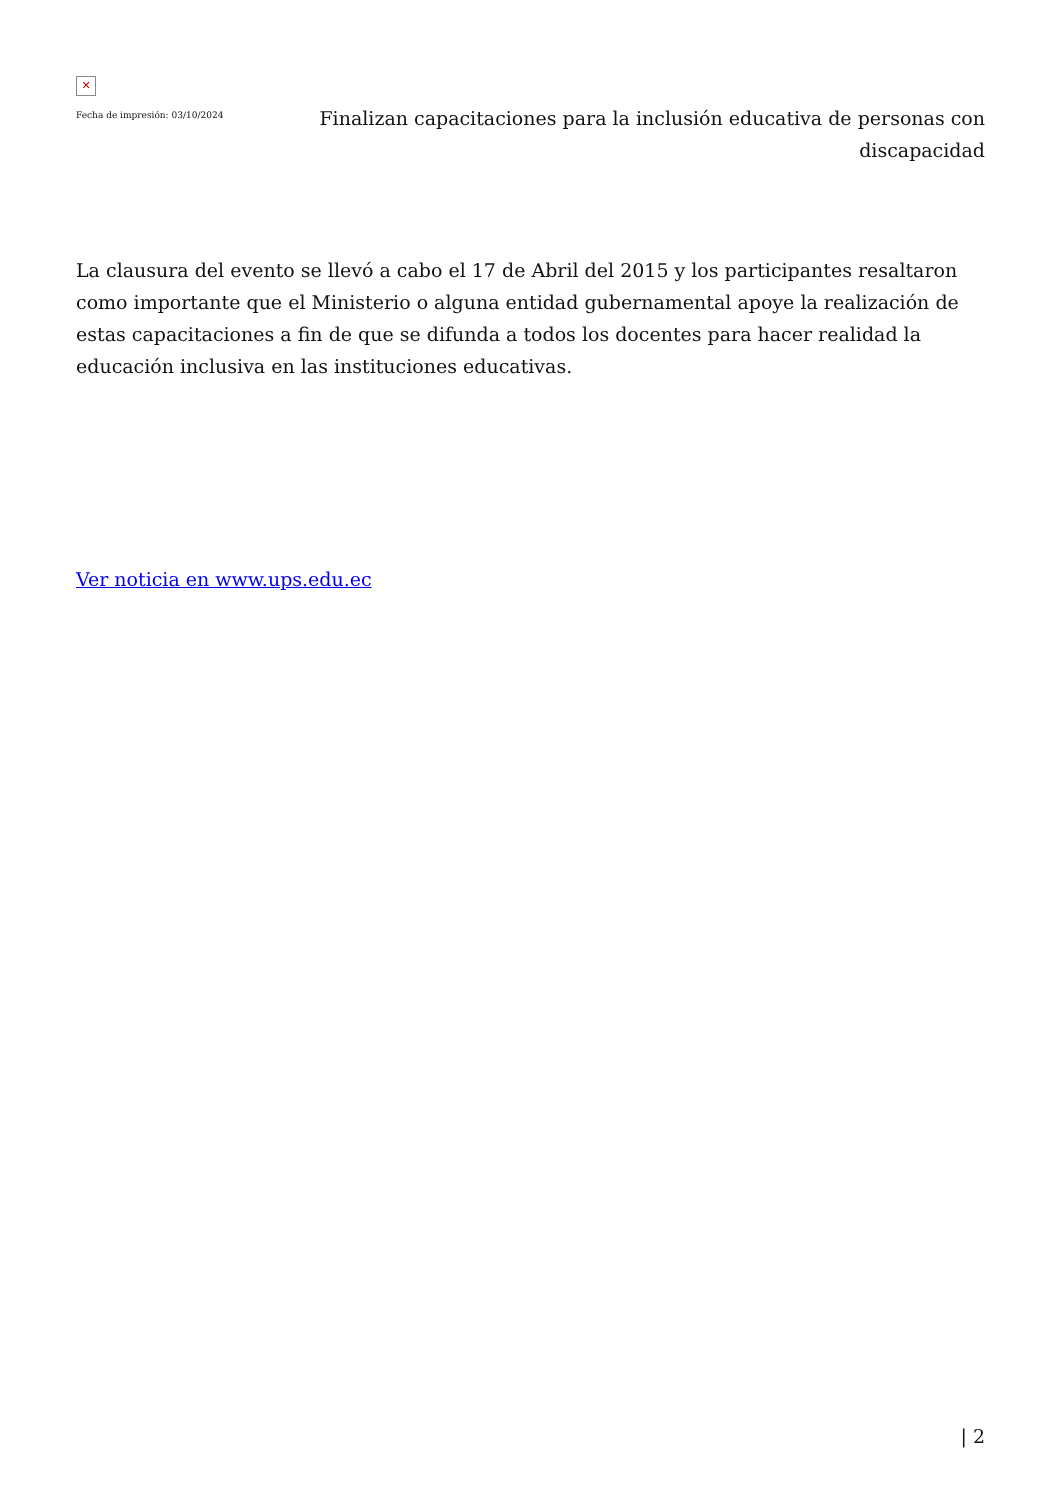✕
Fecha de impresión: 03/10/2024
Finalizan capacitaciones para la inclusión educativa de personas con discapacidad
La clausura del evento se llevó a cabo el 17 de Abril del 2015 y los participantes resaltaron como importante que el Ministerio o alguna entidad gubernamental apoye la realización de estas capacitaciones a fin de que se difunda a todos los docentes para hacer realidad la educación inclusiva en las instituciones educativas.
Ver noticia en www.ups.edu.ec
| 2